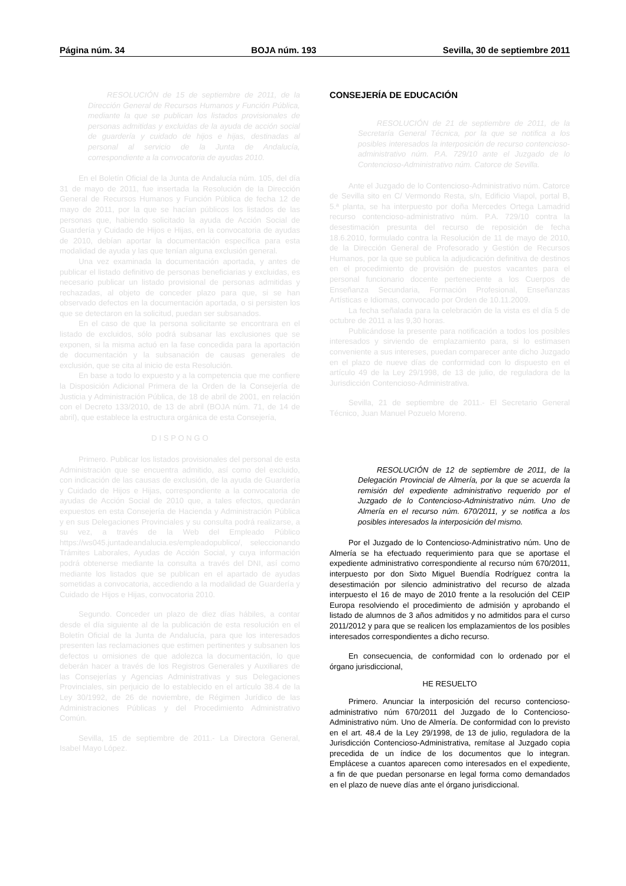Página núm. 34 BOJA núm. 193 Sevilla, 30 de septiembre 2011
RESOLUCIÓN de 15 de septiembre de 2011, de la Dirección General de Recursos Humanos y Función Pública, mediante la que se publican los listados provisionales de personas admitidas y excluidas de la ayuda de acción social de guardería y cuidado de hijos e hijas, destinadas al personal al servicio de la Junta de Andalucía, correspondiente a la convocatoria de ayudas 2010.
En el Boletín Oficial de la Junta de Andalucía núm. 105, del día 31 de mayo de 2011, fue insertada la Resolución de la Dirección General de Recursos Humanos y Función Pública de fecha 12 de mayo de 2011, por la que se hacían públicos los listados de las personas que, habiendo solicitado la ayuda de Acción Social de Guardería y Cuidado de Hijos e Hijas, en la convocatoria de ayudas de 2010, debían aportar la documentación específica para esta modalidad de ayuda y las que tenían alguna exclusión general.
Una vez examinada la documentación aportada, y antes de publicar el listado definitivo de personas beneficiarias y excluidas, es necesario publicar un listado provisional de personas admitidas y rechazadas, al objeto de conceder plazo para que, si se han observado defectos en la documentación aportada, o si persisten los que se detectaron en la solicitud, puedan ser subsanados.
En el caso de que la persona solicitante se encontrara en el listado de excluidos, sólo podrá subsanar las exclusiones que se exponen, si la misma actuó en la fase concedida para la aportación de documentación y la subsanación de causas generales de exclusión, que se cita al inicio de esta Resolución.
En base a todo lo expuesto y a la competencia que me confiere la Disposición Adicional Primera de la Orden de la Consejería de Justicia y Administración Pública, de 18 de abril de 2001, en relación con el Decreto 133/2010, de 13 de abril (BOJA núm. 71, de 14 de abril), que establece la estructura orgánica de esta Consejería,
D I S P O N G O
Primero. Publicar los listados provisionales del personal de esta Administración que se encuentra admitido, así como del excluido, con indicación de las causas de exclusión, de la ayuda de Guardería y Cuidado de Hijos e Hijas, correspondiente a la convocatoria de ayudas de Acción Social de 2010 que, a tales efectos, quedarán expuestos en esta Consejería de Hacienda y Administración Pública y en sus Delegaciones Provinciales y su consulta podrá realizarse, a su vez, a través de la Web del Empleado Público https://ws045.juntadeandalucia.es/empleadopublico/, seleccionando Trámites Laborales, Ayudas de Acción Social, y cuya información podrá obtenerse mediante la consulta a través del DNI, así como mediante los listados que se publican en el apartado de ayudas sometidas a convocatoria, accediendo a la modalidad de Guardería y Cuidado de Hijos e Hijas, convocatoria 2010.
Segundo. Conceder un plazo de diez días hábiles, a contar desde el día siguiente al de la publicación de esta resolución en el Boletín Oficial de la Junta de Andalucía, para que los interesados presenten las reclamaciones que estimen pertinentes y subsanen los defectos u omisiones de que adolezca la documentación, lo que deberán hacer a través de los Registros Generales y Auxiliares de las Consejerías y Agencias Administrativas y sus Delegaciones Provinciales, sin perjuicio de lo establecido en el artículo 38.4 de la Ley 30/1992, de 26 de noviembre, de Régimen Jurídico de las Administraciones Públicas y del Procedimiento Administrativo Común.
Sevilla, 15 de septiembre de 2011.- La Directora General, Isabel Mayo López.
CONSEJERÍA DE EDUCACIÓN
RESOLUCIÓN de 21 de septiembre de 2011, de la Secretaría General Técnica, por la que se notifica a los posibles interesados la interposición de recurso contencioso-administrativo núm. P.A. 729/10 ante el Juzgado de lo Contencioso-Administrativo núm. Catorce de Sevilla.
Ante el Juzgado de lo Contencioso-Administrativo núm. Catorce de Sevilla sito en C/ Vermondo Resta, s/n, Edificio Viapol, portal B, 5.ª planta, se ha interpuesto por doña Mercedes Ortega Lamadrid recurso contencioso-administrativo núm. P.A. 729/10 contra la desestimación presunta del recurso de reposición de fecha 18.6.2010, formulado contra la Resolución de 11 de mayo de 2010, de la Dirección General de Profesorado y Gestión de Recursos Humanos, por la que se publica la adjudicación definitiva de destinos en el procedimiento de provisión de puestos vacantes para el personal funcionario docente perteneciente a los Cuerpos de Enseñanza Secundaria, Formación Profesional, Enseñanzas Artísticas e Idiomas, convocado por Orden de 10.11.2009.
La fecha señalada para la celebración de la vista es el día 5 de octubre de 2011 a las 9,30 horas.
Publicándose la presente para notificación a todos los posibles interesados y sirviendo de emplazamiento para, si lo estimasen conveniente a sus intereses, puedan comparecer ante dicho Juzgado en el plazo de nueve días de conformidad con lo dispuesto en el artículo 49 de la Ley 29/1998, de 13 de julio, de reguladora de la Jurisdicción Contencioso-Administrativa.
Sevilla, 21 de septiembre de 2011.- El Secretario General Técnico, Juan Manuel Pozuelo Moreno.
RESOLUCIÓN de 12 de septiembre de 2011, de la Delegación Provincial de Almería, por la que se acuerda la remisión del expediente administrativo requerido por el Juzgado de lo Contencioso-Administrativo núm. Uno de Almería en el recurso núm. 670/2011, y se notifica a los posibles interesados la interposición del mismo.
Por el Juzgado de lo Contencioso-Administrativo núm. Uno de Almería se ha efectuado requerimiento para que se aportase el expediente administrativo correspondiente al recurso núm 670/2011, interpuesto por don Sixto Miguel Buendía Rodríguez contra la desestimación por silencio administrativo del recurso de alzada interpuesto el 16 de mayo de 2010 frente a la resolución del CEIP Europa resolviendo el procedimiento de admisión y aprobando el listado de alumnos de 3 años admitidos y no admitidos para el curso 2011/2012 y para que se realicen los emplazamientos de los posibles interesados correspondientes a dicho recurso.
En consecuencia, de conformidad con lo ordenado por el órgano jurisdiccional,
HE RESUELTO
Primero. Anunciar la interposición del recurso contencioso-administrativo núm 670/2011 del Juzgado de lo Contencioso-Administrativo núm. Uno de Almería. De conformidad con lo previsto en el art. 48.4 de la Ley 29/1998, de 13 de julio, reguladora de la Jurisdicción Contencioso-Administrativa, remítase al Juzgado copia precedida de un índice de los documentos que lo integran. Emplácese a cuantos aparecen como interesados en el expediente, a fin de que puedan personarse en legal forma como demandados en el plazo de nueve días ante el órgano jurisdiccional.